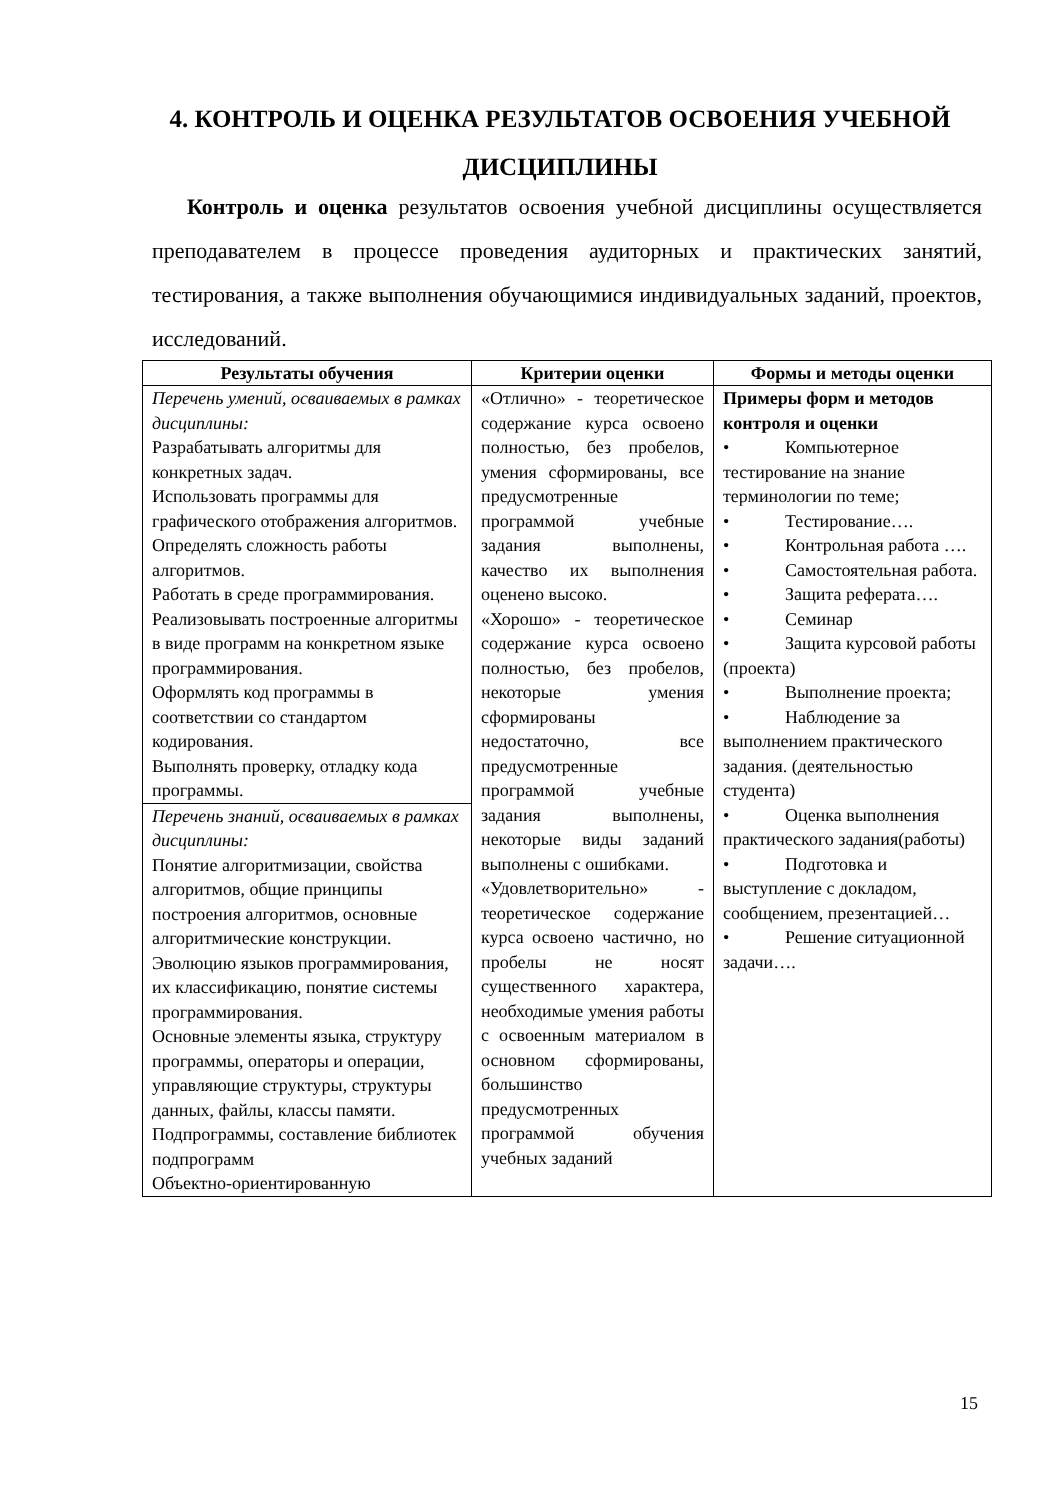4. КОНТРОЛЬ И ОЦЕНКА РЕЗУЛЬТАТОВ ОСВОЕНИЯ УЧЕБНОЙ ДИСЦИПЛИНЫ
Контроль и оценка результатов освоения учебной дисциплины осуществляется преподавателем в процессе проведения аудиторных и практических занятий, тестирования, а также выполнения обучающимися индивидуальных заданий, проектов, исследований.
| Результаты обучения | Критерии оценки | Формы и методы оценки |
| --- | --- | --- |
| Перечень умений, осваиваемых в рамках дисциплины: Разрабатывать алгоритмы для конкретных задач. Использовать программы для графического отображения алгоритмов. Определять сложность работы алгоритмов. Работать в среде программирования. Реализовывать построенные алгоритмы в виде программ на конкретном языке программирования. Оформлять код программы в соответствии со стандартом кодирования. Выполнять проверку, отладку кода программы. | «Отлично» - теоретическое содержание курса освоено полностью, без пробелов, умения сформированы, все предусмотренные программой учебные задания выполнены, качество их выполнения оценено высоко. «Хорошо» - теоретическое содержание курса освоено полностью, без пробелов, некоторые умения сформированы недостаточно, все предусмотренные программой учебные задания выполнены, некоторые виды заданий выполнены с ошибками. «Удовлетворительно» - теоретическое содержание курса освоено частично, но пробелы не носят существенного характера, необходимые умения работы с освоенным материалом в основном сформированы, большинство предусмотренных программой обучения учебных заданий | Примеры форм и методов контроля и оценки • Компьютерное тестирование на знание терминологии по теме; • Тестирование…. • Контрольная работа …. • Самостоятельная работа. • Защита реферата…. • Семинар • Защита курсовой работы (проекта) • Выполнение проекта; • Наблюдение за выполнением практического задания. (деятельностью студента) • Оценка выполнения практического задания(работы) • Подготовка и выступление с докладом, сообщением, презентацией… • Решение ситуационной задачи…. |
| Перечень знаний, осваиваемых в рамках дисциплины: Понятие алгоритмизации, свойства алгоритмов, общие принципы построения алгоритмов, основные алгоритмические конструкции. Эволюцию языков программирования, их классификацию, понятие системы программирования. Основные элементы языка, структуру программы, операторы и операции, управляющие структуры, структуры данных, файлы, классы памяти. Подпрограммы, составление библиотек подпрограмм Объектно-ориентированную | | |
15